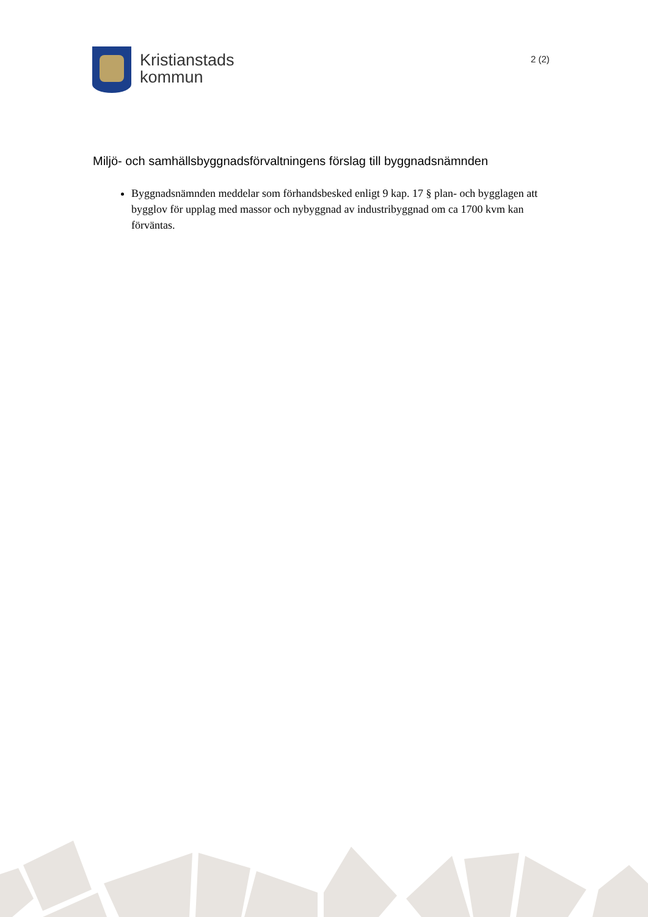Kristianstads
kommun
2 (2)
Miljö- och samhällsbyggnadsförvaltningens förslag till byggnadsnämnden
Byggnadsnämnden meddelar som förhandsbesked enligt 9 kap. 17 § plan- och bygglagen att bygglov för upplag med massor och nybyggnad av industribyggnad om ca 1700 kvm kan förväntas.